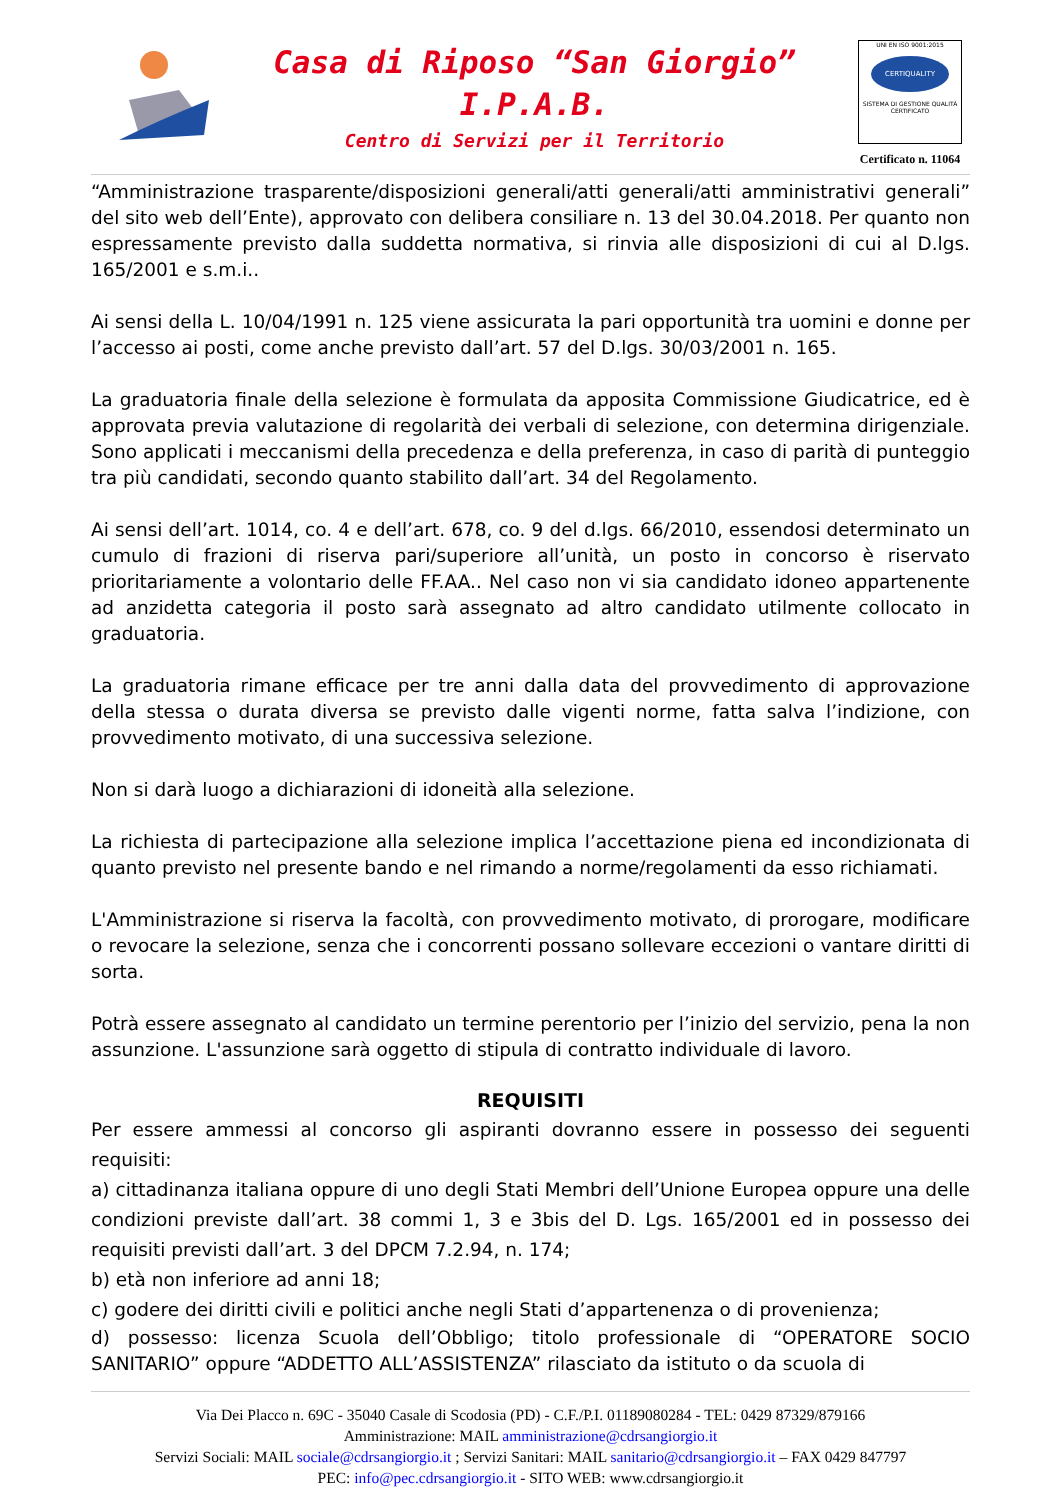Casa di Riposo “San Giorgio”
I.P.A.B.
Centro di Servizi per il Territorio
UNI EN ISO 9001:2015
CERTIQUALITY
SISTEMA DI GESTIONE QUALITÀ CERTIFICATO
Certificato n. 11064
“Amministrazione trasparente/disposizioni generali/atti generali/atti amministrativi generali” del sito web dell’Ente), approvato con delibera consiliare n. 13 del 30.04.2018. Per quanto non espressamente previsto dalla suddetta normativa, si rinvia alle disposizioni di cui al D.lgs. 165/2001 e s.m.i..
Ai sensi della L. 10/04/1991 n. 125 viene assicurata la pari opportunità tra uomini e donne per l’accesso ai posti, come anche previsto dall’art. 57 del D.lgs. 30/03/2001 n. 165.
La graduatoria finale della selezione è formulata da apposita Commissione Giudicatrice, ed è approvata previa valutazione di regolarità dei verbali di selezione, con determina dirigenziale. Sono applicati i meccanismi della precedenza e della preferenza, in caso di parità di punteggio tra più candidati, secondo quanto stabilito dall’art. 34 del Regolamento.
Ai sensi dell’art. 1014, co. 4 e dell’art. 678, co. 9 del d.lgs. 66/2010, essendosi determinato un cumulo di frazioni di riserva pari/superiore all’unità, un posto in concorso è riservato prioritariamente a volontario delle FF.AA.. Nel caso non vi sia candidato idoneo appartenente ad anzidetta categoria il posto sarà assegnato ad altro candidato utilmente collocato in graduatoria.
La graduatoria rimane efficace per tre anni dalla data del provvedimento di approvazione della stessa o durata diversa se previsto dalle vigenti norme, fatta salva l’indizione, con provvedimento motivato, di una successiva selezione.
Non si darà luogo a dichiarazioni di idoneità alla selezione.
La richiesta di partecipazione alla selezione implica l’accettazione piena ed incondizionata di quanto previsto nel presente bando e nel rimando a norme/regolamenti da esso richiamati.
L'Amministrazione si riserva la facoltà, con provvedimento motivato, di prorogare, modificare o revocare la selezione, senza che i concorrenti possano sollevare eccezioni o vantare diritti di sorta.
Potrà essere assegnato al candidato un termine perentorio per l’inizio del servizio, pena la non assunzione. L'assunzione sarà oggetto di stipula di contratto individuale di lavoro.
REQUISITI
Per essere ammessi al concorso gli aspiranti dovranno essere in possesso dei seguenti requisiti:
a) cittadinanza italiana oppure di uno degli Stati Membri dell’Unione Europea oppure una delle condizioni previste dall’art. 38 commi 1, 3 e 3bis del D. Lgs. 165/2001 ed in possesso dei requisiti previsti dall’art. 3 del DPCM 7.2.94, n. 174;
b) età non inferiore ad anni 18;
c) godere dei diritti civili e politici anche negli Stati d’appartenenza o di provenienza;
d) possesso: licenza Scuola dell’Obbligo; titolo professionale di “OPERATORE SOCIO SANITARIO” oppure “ADDETTO ALL’ASSISTENZA” rilasciato da istituto o da scuola di
Via Dei Placco n. 69C - 35040 Casale di Scodosia (PD) - C.F./P.I. 01189080284 - TEL: 0429 87329/879166
Amministrazione: MAIL amministrazione@cdrsangiorgio.it
Servizi Sociali: MAIL sociale@cdrsangiorgio.it ; Servizi Sanitari: MAIL sanitario@cdrsangiorgio.it – FAX 0429 847797
PEC: info@pec.cdrsangiorgio.it - SITO WEB: www.cdrsangiorgio.it